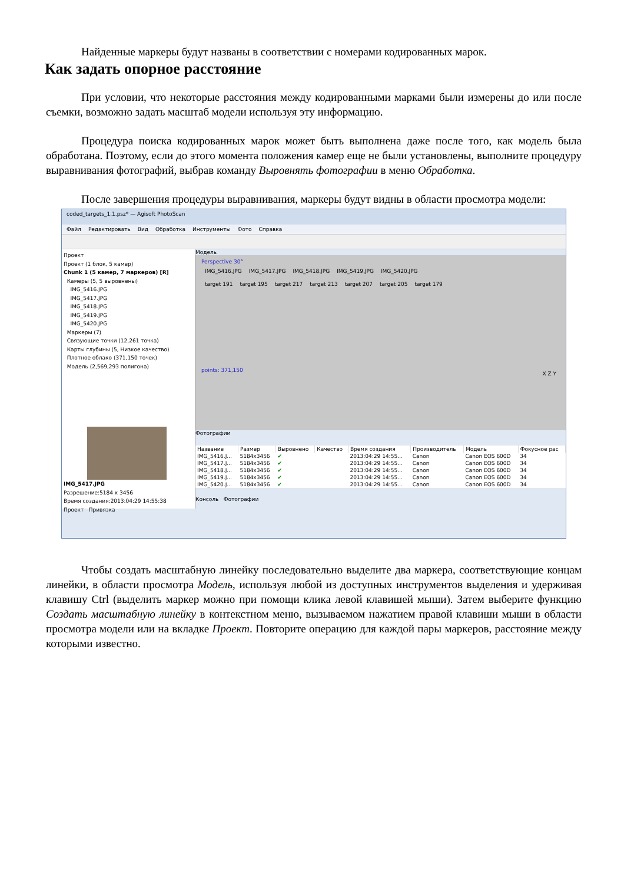Найденные маркеры будут названы в соответствии с номерами кодированных марок.
Как задать опорное расстояние
При условии, что некоторые расстояния между кодированными марками были измерены до или после съемки, возможно задать масштаб модели используя эту информацию.
Процедура поиска кодированных марок может быть выполнена даже после того, как модель была обработана. Поэтому, если до этого момента положения камер еще не были установлены, выполните процедуру выравнивания фотографий, выбрав команду Выровнять фотографии в меню Обработка.
После завершения процедуры выравнивания, маркеры будут видны в области просмотра модели:
coded_targets_1.1.psz* — Agisoft PhotoScan
Файл Редактировать Вид Обработка Инструменты Фото Справка
Проект
Проект (1 блок, 5 камер)
Chunk 1 (5 камер, 7 маркеров) [R]
Камеры (5, 5 выровнены)
IMG_5416.JPG
IMG_5417.JPG
IMG_5418.JPG
IMG_5419.JPG
IMG_5420.JPG
Маркеры (7)
Связующие точки (12,261 точка)
Карты глубины (5, Низкое качество)
Плотное облако (371,150 точек)
Модель (2,569,293 полигона)
IMG_5417.JPG
Разрешение:5184 x 3456
Время создания:2013:04:29 14:55:38
Проект Привязка
Модель
Perspective 30°
IMG_5416.JPG IMG_5417.JPG IMG_5418.JPG IMG_5419.JPG IMG_5420.JPG
target 191 target 195 target 217 target 213 target 207 target 205 target 179
points: 371,150 X Z Y
Фотографии
| Название | Размер | Выровнено | Качество | Время создания | Производитель | Модель | Фокусное рас |
| --- | --- | --- | --- | --- | --- | --- | --- |
| IMG_5416.J... | 5184x3456 | ✔ | | 2013:04:29 14:55... | Canon | Canon EOS 600D | 34 |
| IMG_5417.J... | 5184x3456 | ✔ | | 2013:04:29 14:55... | Canon | Canon EOS 600D | 34 |
| IMG_5418.J... | 5184x3456 | ✔ | | 2013:04:29 14:55... | Canon | Canon EOS 600D | 34 |
| IMG_5419.J... | 5184x3456 | ✔ | | 2013:04:29 14:55... | Canon | Canon EOS 600D | 34 |
| IMG_5420.J... | 5184x3456 | ✔ | | 2013:04:29 14:55... | Canon | Canon EOS 600D | 34 |
Консоль Фотографии
Чтобы создать масштабную линейку последовательно выделите два маркера, соответствующие концам линейки, в области просмотра Модель, используя любой из доступных инструментов выделения и удерживая клавишу Ctrl (выделить маркер можно при помощи клика левой клавишей мыши). Затем выберите функцию Создать масштабную линейку в контекстном меню, вызываемом нажатием правой клавиши мыши в области просмотра модели или на вкладке Проект. Повторите операцию для каждой пары маркеров, расстояние между которыми известно.